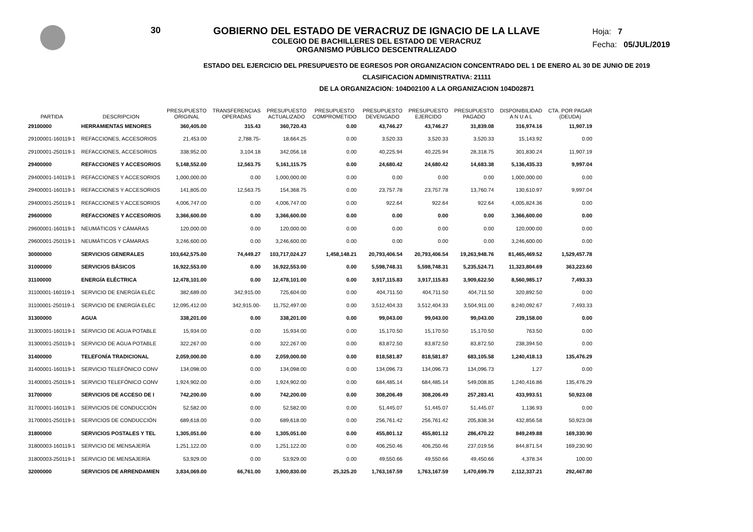30 GOBIERNO DEL ESTADO DE VERACRUZ DE IGNACIO DE LA LLAVE
COLEGIO DE BACHILLERES DEL ESTADO DE VERACRUZ
ORGANISMO PÚBLICO DESCENTRALIZADO
Hoja: 7
Fecha: 05/JUL/2019
ESTADO DEL EJERCICIO DEL PRESUPUESTO DE EGRESOS POR ORGANIZACION CONCENTRADO DEL 1 DE ENERO AL 30 DE JUNIO DE 2019
CLASIFICACION ADMINISTRATIVA: 21111
DE LA ORGANIZACION: 104D02100 A LA ORGANIZACION 104D02871
| PARTIDA | DESCRIPCION | PRESUPUESTO ORIGINAL | TRANSFERENCIAS OPERADAS | PRESUPUESTO ACTUALIZADO | PRESUPUESTO COMPROMETIDO | PRESUPUESTO DEVENGADO | PRESUPUESTO EJERCIDO | PRESUPUESTO PAGADO | DISPONIBILIDAD A N U A L | CTA. POR PAGAR (DEUDA) |
| --- | --- | --- | --- | --- | --- | --- | --- | --- | --- | --- |
| 29100000 | HERRAMIENTAS MENORES | 360,405.00 | 315.43 | 360,720.43 | 0.00 | 43,746.27 | 43,746.27 | 31,839.08 | 316,974.16 | 11,907.19 |
| 29100001-160119-1 | REFACCIONES, ACCESORIOS | 21,453.00 | 2,788.75- | 18,664.25 | 0.00 | 3,520.33 | 3,520.33 | 3,520.33 | 15,143.92 | 0.00 |
| 29100001-250119-1 | REFACCIONES, ACCESORIOS | 338,952.00 | 3,104.18 | 342,056.18 | 0.00 | 40,225.94 | 40,225.94 | 28,318.75 | 301,830.24 | 11,907.19 |
| 29400000 | REFACCIONES Y ACCESORIOS | 5,148,552.00 | 12,563.75 | 5,161,115.75 | 0.00 | 24,680.42 | 24,680.42 | 14,683.38 | 5,136,435.33 | 9,997.04 |
| 29400001-140119-1 | REFACCIONES Y ACCESORIOS | 1,000,000.00 | 0.00 | 1,000,000.00 | 0.00 | 0.00 | 0.00 | 0.00 | 1,000,000.00 | 0.00 |
| 29400001-160119-1 | REFACCIONES Y ACCESORIOS | 141,805.00 | 12,563.75 | 154,368.75 | 0.00 | 23,757.78 | 23,757.78 | 13,760.74 | 130,610.97 | 9,997.04 |
| 29400001-250119-1 | REFACCIONES Y ACCESORIOS | 4,006,747.00 | 0.00 | 4,006,747.00 | 0.00 | 922.64 | 922.64 | 922.64 | 4,005,824.36 | 0.00 |
| 29600000 | REFACCIONES Y ACCESORIOS | 3,366,600.00 | 0.00 | 3,366,600.00 | 0.00 | 0.00 | 0.00 | 0.00 | 3,366,600.00 | 0.00 |
| 29600001-160119-1 | NEUMÁTICOS Y CÁMARAS | 120,000.00 | 0.00 | 120,000.00 | 0.00 | 0.00 | 0.00 | 0.00 | 120,000.00 | 0.00 |
| 29600001-250119-1 | NEUMÁTICOS Y CÁMARAS | 3,246,600.00 | 0.00 | 3,246,600.00 | 0.00 | 0.00 | 0.00 | 0.00 | 3,246,600.00 | 0.00 |
| 30000000 | SERVICIOS GENERALES | 103,642,575.00 | 74,449.27 | 103,717,024.27 | 1,458,148.21 | 20,793,406.54 | 20,793,406.54 | 19,263,948.76 | 81,465,469.52 | 1,529,457.78 |
| 31000000 | SERVICIOS BÁSICOS | 16,922,553.00 | 0.00 | 16,922,553.00 | 0.00 | 5,598,748.31 | 5,598,748.31 | 5,235,524.71 | 11,323,804.69 | 363,223.60 |
| 31100000 | ENERGÍA ELÉCTRICA | 12,478,101.00 | 0.00 | 12,478,101.00 | 0.00 | 3,917,115.83 | 3,917,115.83 | 3,909,622.50 | 8,560,985.17 | 7,493.33 |
| 31100001-160119-1 | SERVICIO DE ENERGÍA ELÉC | 382,689.00 | 342,915.00 | 725,604.00 | 0.00 | 404,711.50 | 404,711.50 | 404,711.50 | 320,892.50 | 0.00 |
| 31100001-250119-1 | SERVICIO DE ENERGÍA ELÉC | 12,095,412.00 | 342,915.00- | 11,752,497.00 | 0.00 | 3,512,404.33 | 3,512,404.33 | 3,504,911.00 | 8,240,092.67 | 7,493.33 |
| 31300000 | AGUA | 338,201.00 | 0.00 | 338,201.00 | 0.00 | 99,043.00 | 99,043.00 | 99,043.00 | 239,158.00 | 0.00 |
| 31300001-160119-1 | SERVICIO DE AGUA POTABLE | 15,934.00 | 0.00 | 15,934.00 | 0.00 | 15,170.50 | 15,170.50 | 15,170.50 | 763.50 | 0.00 |
| 31300001-250119-1 | SERVICIO DE AGUA POTABLE | 322,267.00 | 0.00 | 322,267.00 | 0.00 | 83,872.50 | 83,872.50 | 83,872.50 | 238,394.50 | 0.00 |
| 31400000 | TELEFONÍA TRADICIONAL | 2,059,000.00 | 0.00 | 2,059,000.00 | 0.00 | 818,581.87 | 818,581.87 | 683,105.58 | 1,240,418.13 | 135,476.29 |
| 31400001-160119-1 | SERVICIO TELEFÓNICO CONV | 134,098.00 | 0.00 | 134,098.00 | 0.00 | 134,096.73 | 134,096.73 | 134,096.73 | 1.27 | 0.00 |
| 31400001-250119-1 | SERVICIO TELEFÓNICO CONV | 1,924,902.00 | 0.00 | 1,924,902.00 | 0.00 | 684,485.14 | 684,485.14 | 549,008.85 | 1,240,416.86 | 135,476.29 |
| 31700000 | SERVICIOS DE ACCESO DE I | 742,200.00 | 0.00 | 742,200.00 | 0.00 | 308,206.49 | 308,206.49 | 257,283.41 | 433,993.51 | 50,923.08 |
| 31700001-160119-1 | SERVICIOS DE CONDUCCIÓN | 52,582.00 | 0.00 | 52,582.00 | 0.00 | 51,445.07 | 51,445.07 | 51,445.07 | 1,136.93 | 0.00 |
| 31700001-250119-1 | SERVICIOS DE CONDUCCIÓN | 689,618.00 | 0.00 | 689,618.00 | 0.00 | 256,761.42 | 256,761.42 | 205,838.34 | 432,856.58 | 50,923.08 |
| 31800000 | SERVICIOS POSTALES Y TEL | 1,305,051.00 | 0.00 | 1,305,051.00 | 0.00 | 455,801.12 | 455,801.12 | 286,470.22 | 849,249.88 | 169,330.90 |
| 31800003-160119-1 | SERVICIO DE MENSAJERÍA | 1,251,122.00 | 0.00 | 1,251,122.00 | 0.00 | 406,250.46 | 406,250.46 | 237,019.56 | 844,871.54 | 169,230.90 |
| 31800003-250119-1 | SERVICIO DE MENSAJERÍA | 53,929.00 | 0.00 | 53,929.00 | 0.00 | 49,550.66 | 49,550.66 | 49,450.66 | 4,378.34 | 100.00 |
| 32000000 | SERVICIOS DE ARRENDAMIEN | 3,834,069.00 | 66,761.00 | 3,900,830.00 | 25,325.20 | 1,763,167.59 | 1,763,167.59 | 1,470,699.79 | 2,112,337.21 | 292,467.80 |